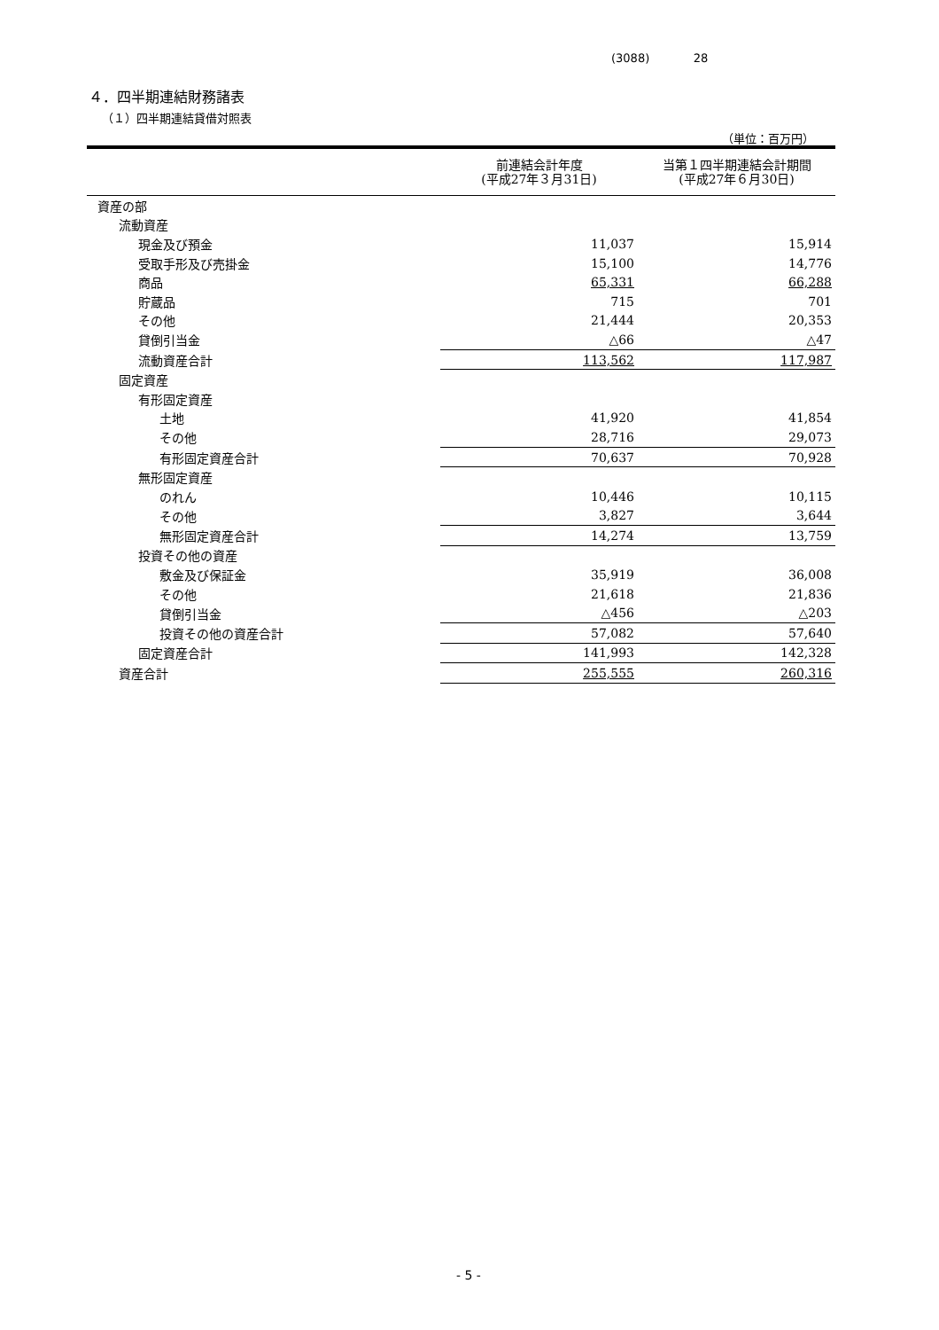(3088) 28
４．四半期連結財務諸表
（１）四半期連結貸借対照表
（単位：百万円）
| | 前連結会計年度 (平成27年３月31日) | 当第１四半期連結会計期間 (平成27年６月30日) |
| --- | --- | --- |
| 資産の部 | | |
| 流動資産 | | |
| 現金及び預金 | 11,037 | 15,914 |
| 受取手形及び売掛金 | 15,100 | 14,776 |
| 商品 | 65,331 | 66,288 |
| 貯蔵品 | 715 | 701 |
| その他 | 21,444 | 20,353 |
| 貸倒引当金 | △66 | △47 |
| 流動資産合計 | 113,562 | 117,987 |
| 固定資産 | | |
| 有形固定資産 | | |
| 土地 | 41,920 | 41,854 |
| その他 | 28,716 | 29,073 |
| 有形固定資産合計 | 70,637 | 70,928 |
| 無形固定資産 | | |
| のれん | 10,446 | 10,115 |
| その他 | 3,827 | 3,644 |
| 無形固定資産合計 | 14,274 | 13,759 |
| 投資その他の資産 | | |
| 敷金及び保証金 | 35,919 | 36,008 |
| その他 | 21,618 | 21,836 |
| 貸倒引当金 | △456 | △203 |
| 投資その他の資産合計 | 57,082 | 57,640 |
| 固定資産合計 | 141,993 | 142,328 |
| 資産合計 | 255,555 | 260,316 |
- 5 -